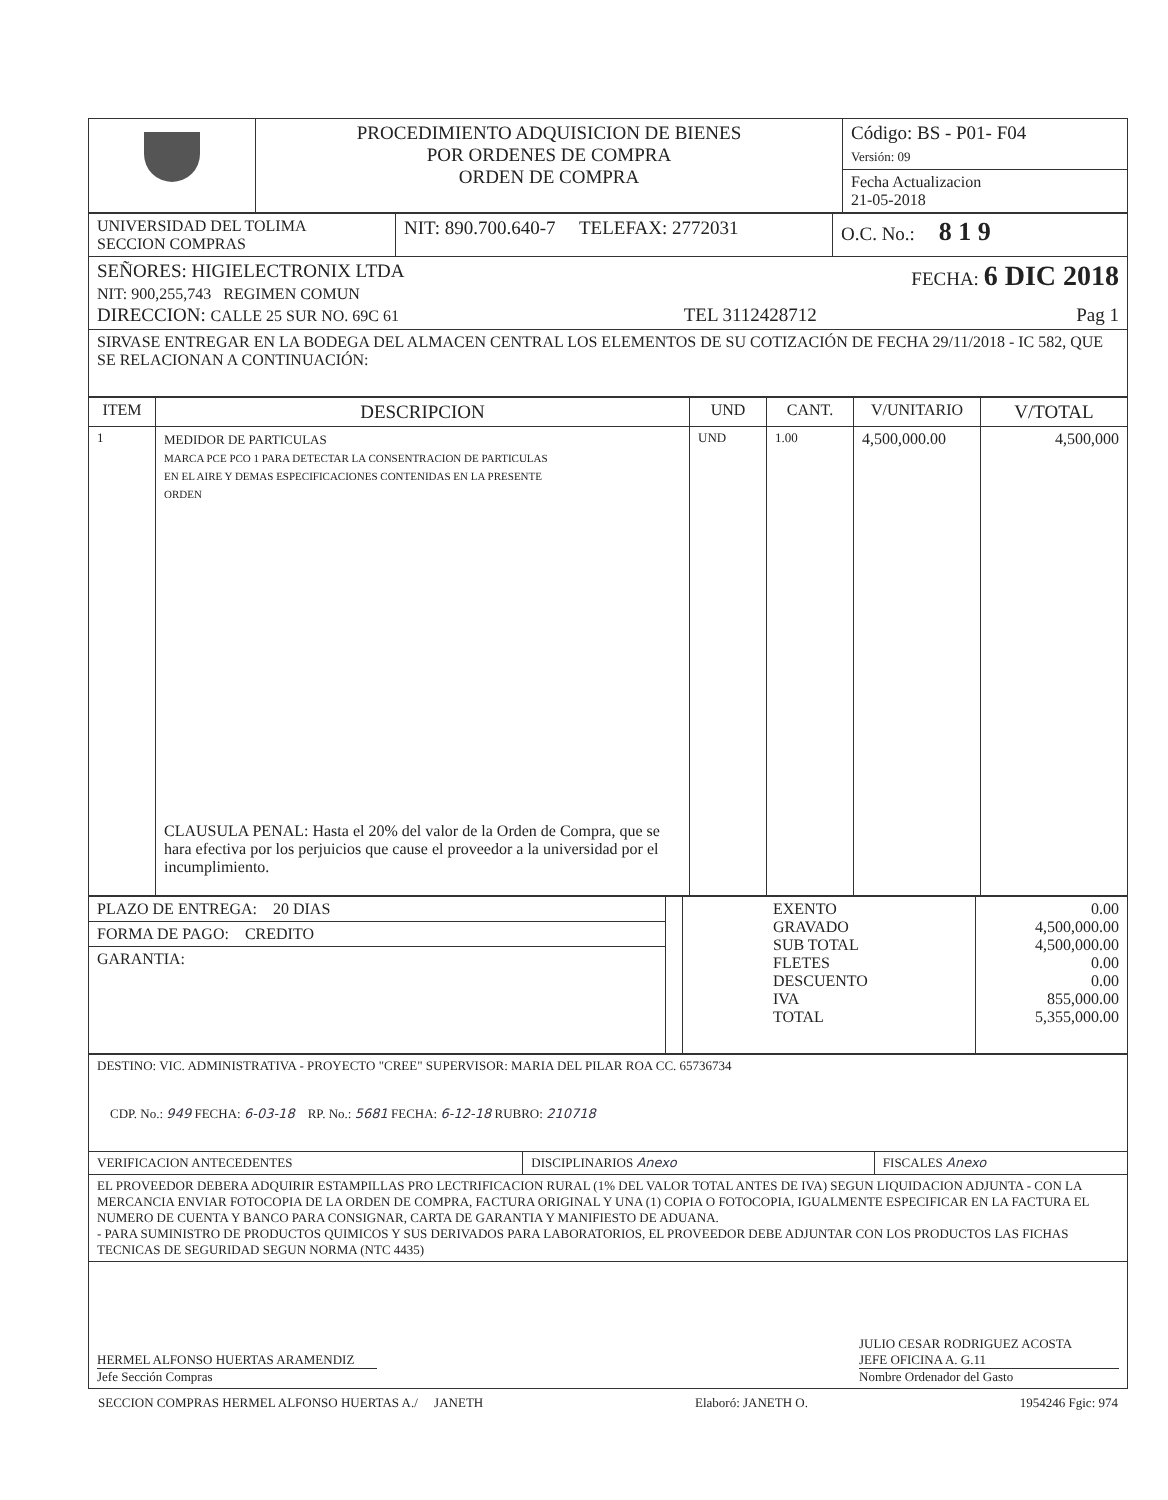| | PROCEDIMIENTO ADQUISICION DE BIENES POR ORDENES DE COMPRA ORDEN DE COMPRA | Código: BS - P01- F04 Versión: 09 |
| | | Fecha Actualizacion 21-05-2018 |
| UNIVERSIDAD DEL TOLIMA SECCION COMPRAS | NIT: 890.700.640-7 TELEFAX: 2772031 | O.C. No.: 8 1 9 |
| SEÑORES: HIGIELECTRONIX LTDA FECHA: 6 DIC 2018 NIT: 900,255,743 REGIMEN COMUN DIRECCION: CALLE 25 SUR NO. 69C 61 TEL 3112428712 Pag 1 | | |
| SIRVASE ENTREGAR EN LA BODEGA DEL ALMACEN CENTRAL LOS ELEMENTOS DE SU COTIZACIÓN DE FECHA 29/11/2018 - IC 582, QUE SE RELACIONAN A CONTINUACIÓN: | | |
| ITEM | DESCRIPCION | UND | CANT. | V/UNITARIO | V/TOTAL |
| --- | --- | --- | --- | --- | --- |
| 1 | MEDIDOR DE PARTICULAS MARCA PCE PCO 1 PARA DETECTAR LA CONSENTRACION DE PARTICULAS EN EL AIRE Y DEMAS ESPECIFICACIONES CONTENIDAS EN LA PRESENTE ORDEN CLAUSULA PENAL: Hasta el 20% del valor de la Orden de Compra, que se hara efectiva por los perjuicios que cause el proveedor a la universidad por el incumplimiento. | UND | 1.00 | 4,500,000.00 | 4,500,000 |
| PLAZO DE ENTREGA: 20 DIAS | | EXENTO GRAVADO SUB TOTAL FLETES DESCUENTO IVA TOTAL | 0.00 4,500,000.00 4,500,000.00 0.00 0.00 855,000.00 5,355,000.00 |
| FORMA DE PAGO: CREDITO | | | |
| GARANTIA: | | | |
| DESTINO: VIC. ADMINISTRATIVA - PROYECTO "CREE" SUPERVISOR: MARIA DEL PILAR ROA CC. 65736734 CDP. No.: 949 FECHA: 6-03-18 RP. No.: 5681 FECHA: 6-12-18 RUBRO: 210718 | | |
| VERIFICACION ANTECEDENTES | DISCIPLINARIOS Anexo | FISCALES Anexo |
| EL PROVEEDOR DEBERA ADQUIRIR ESTAMPILLAS PRO LECTRIFICACION RURAL (1% DEL VALOR TOTAL ANTES DE IVA) SEGUN LIQUIDACION ADJUNTA - CON LA MERCANCIA ENVIAR FOTOCOPIA DE LA ORDEN DE COMPRA, FACTURA ORIGINAL Y UNA (1) COPIA O FOTOCOPIA, IGUALMENTE ESPECIFICAR EN LA FACTURA EL NUMERO DE CUENTA Y BANCO PARA CONSIGNAR, CARTA DE GARANTIA Y MANIFIESTO DE ADUANA. - PARA SUMINISTRO DE PRODUCTOS QUIMICOS Y SUS DERIVADOS PARA LABORATORIOS, EL PROVEEDOR DEBE ADJUNTAR CON LOS PRODUCTOS LAS FICHAS TECNICAS DE SEGURIDAD SEGUN NORMA (NTC 4435) | | |
| HERMEL ALFONSO HUERTAS ARAMENDIZ Jefe Sección Compras JULIO CESAR RODRIGUEZ ACOSTA JEFE OFICINA A. G.11 Nombre Ordenador del Gasto | | |
SECCION COMPRAS HERMEL ALFONSO HUERTAS A./ JANETH Elaboró: JANETH O. 1954246 Fgic: 974